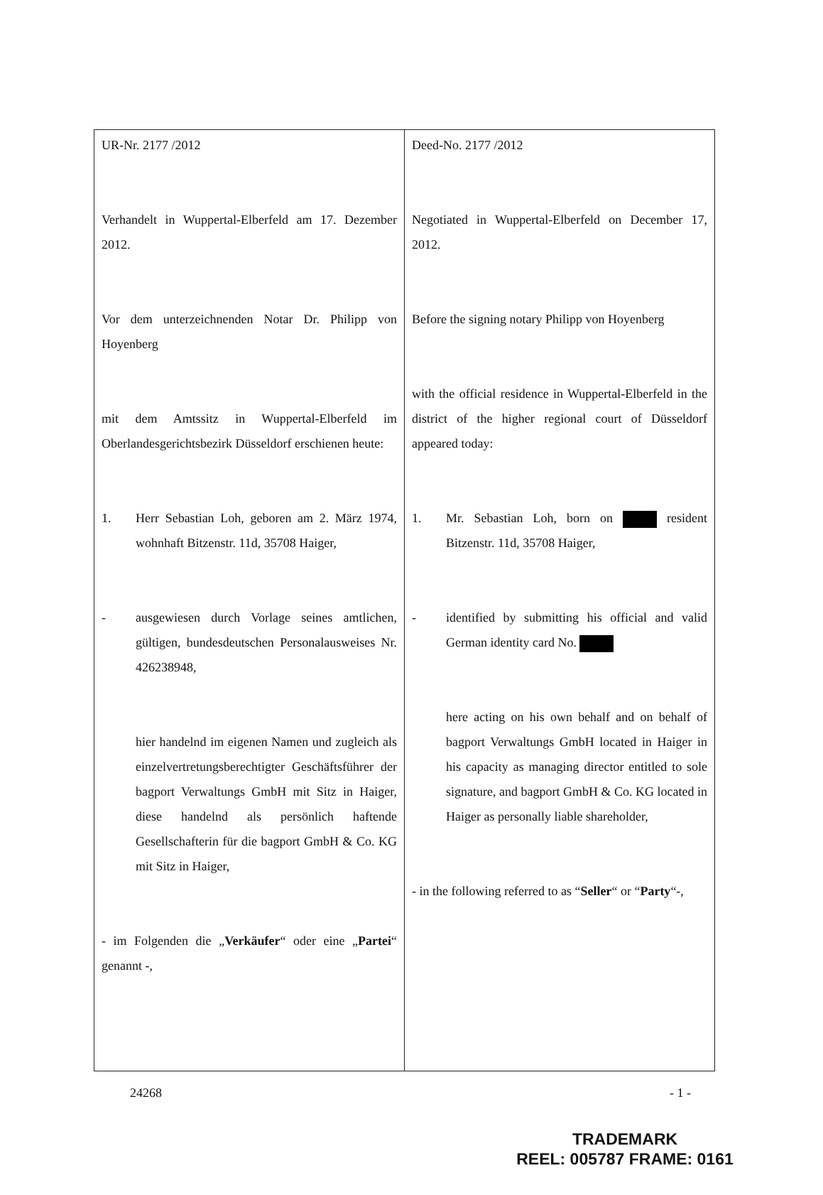| UR-Nr. 2177 /2012 Verhandelt in Wuppertal-Elberfeld am 17. Dezember 2012. Vor dem unterzeichnenden Notar Dr. Philipp von Hoyenberg mit dem Amtssitz in Wuppertal-Elberfeld im Oberlandesgerichtsbezirk Düsseldorf erschienen heute: 1. Herr Sebastian Loh, geboren am 2. März 1974, wohnhaft Bitzenstr. 11d, 35708 Haiger, - ausgewiesen durch Vorlage seines amtlichen, gültigen, bundesdeutschen Personalausweises Nr. 426238948, hier handelnd im eigenen Namen und zugleich als einzelvertretungsberechtigter Geschäftsführer der bagport Verwaltungs GmbH mit Sitz in Haiger, diese handelnd als persönlich haftende Gesellschafterin für die bagport GmbH & Co. KG mit Sitz in Haiger, - im Folgenden die „ Verkäufer “ oder eine „ Partei “ genannt -, | Deed-No. 2177 /2012 Negotiated in Wuppertal-Elberfeld on December 17, 2012. Before the signing notary Philipp von Hoyenberg with the official residence in Wuppertal-Elberfeld in the district of the higher regional court of Düsseldorf appeared today: 1. Mr. Sebastian Loh, born on resident Bitzenstr. 11d, 35708 Haiger, - identified by submitting his official and valid German identity card No. here acting on his own behalf and on behalf of bagport Verwaltungs GmbH located in Haiger in his capacity as managing director entitled to sole signature, and bagport GmbH & Co. KG located in Haiger as personally liable shareholder, - in the following referred to as “ Seller “ or “ Party “-, |
24268 - 1 -
TRADEMARK
REEL: 005787 FRAME: 0161